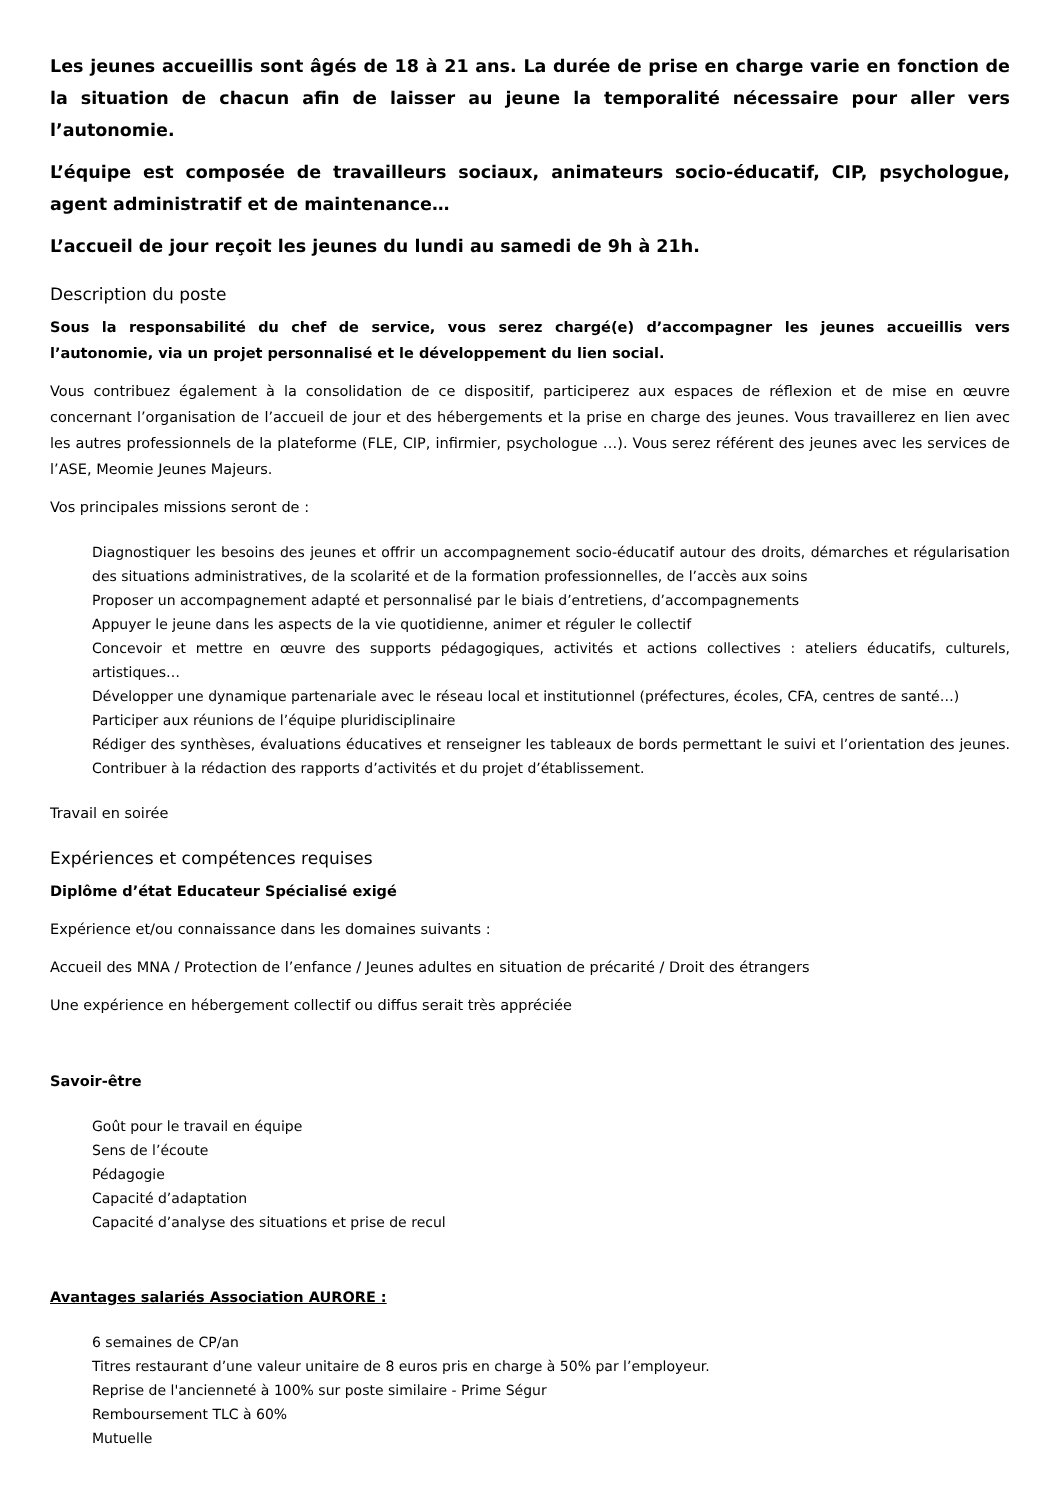Les jeunes accueillis sont âgés de 18 à 21 ans. La durée de prise en charge varie en fonction de la situation de chacun afin de laisser au jeune la temporalité nécessaire pour aller vers l’autonomie.
L’équipe est composée de travailleurs sociaux, animateurs socio-éducatif, CIP, psychologue, agent administratif et de maintenance…
L’accueil de jour reçoit les jeunes du lundi au samedi de 9h à 21h.
Description du poste
Sous la responsabilité du chef de service, vous serez chargé(e) d’accompagner les jeunes accueillis vers l’autonomie, via un projet personnalisé et le développement du lien social.
Vous contribuez également à la consolidation de ce dispositif, participerez aux espaces de réflexion et de mise en œuvre concernant l’organisation de l’accueil de jour et des hébergements et la prise en charge des jeunes. Vous travaillerez en lien avec les autres professionnels de la plateforme (FLE, CIP, infirmier, psychologue …). Vous serez référent des jeunes avec les services de l’ASE, Meomie Jeunes Majeurs.
Vos principales missions seront de :
Diagnostiquer les besoins des jeunes et offrir un accompagnement socio-éducatif autour des droits, démarches et régularisation des situations administratives, de la scolarité et de la formation professionnelles, de l’accès aux soins
Proposer un accompagnement adapté et personnalisé par le biais d’entretiens, d’accompagnements
Appuyer le jeune dans les aspects de la vie quotidienne, animer et réguler le collectif
Concevoir et mettre en œuvre des supports pédagogiques, activités et actions collectives : ateliers éducatifs, culturels, artistiques…
Développer une dynamique partenariale avec le réseau local et institutionnel (préfectures, écoles, CFA, centres de santé…)
Participer aux réunions de l’équipe pluridisciplinaire
Rédiger des synthèses, évaluations éducatives et renseigner les tableaux de bords permettant le suivi et l’orientation des jeunes. Contribuer à la rédaction des rapports d’activités et du projet d’établissement.
Travail en soirée
Expériences et compétences requises
Diplôme d’état Educateur Spécialisé exigé
Expérience et/ou connaissance dans les domaines suivants :
Accueil des MNA / Protection de l’enfance / Jeunes adultes en situation de précarité / Droit des étrangers
Une expérience en hébergement collectif ou diffus serait très appréciée
Savoir-être
Goût pour le travail en équipe
Sens de l’écoute
Pédagogie
Capacité d’adaptation
Capacité d’analyse des situations et prise de recul
Avantages salariés Association AURORE :
6 semaines de CP/an
Titres restaurant d’une valeur unitaire de 8 euros pris en charge à 50% par l’employeur.
Reprise de l'ancienneté à 100% sur poste similaire - Prime Ségur
Remboursement TLC à 60%
Mutuelle